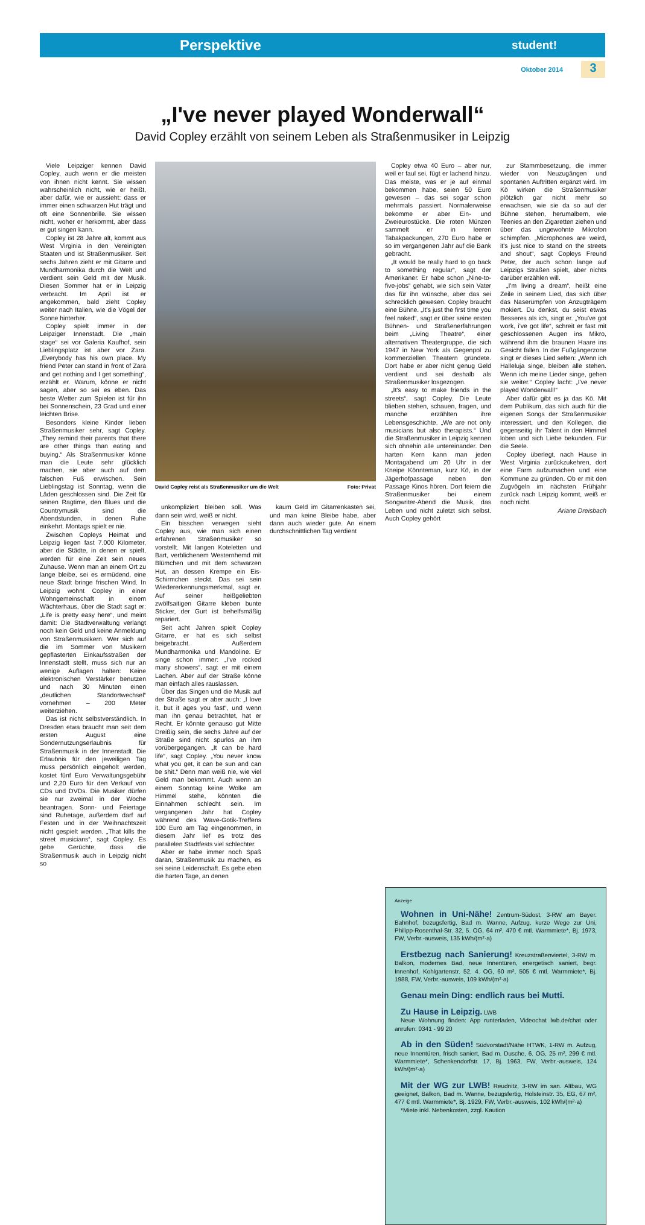Perspektive student!
Oktober 2014 3
„I've never played Wonderwall“
David Copley erzählt von seinem Leben als Straßenmusiker in Leipzig
Viele Leipziger kennen David Copley, auch wenn er die meisten von ihnen nicht kennt. Sie wissen wahrscheinlich nicht, wie er heißt, aber dafür, wie er aussieht: dass er immer einen schwarzen Hut trägt und oft eine Sonnenbrille. Sie wissen nicht, woher er herkommt, aber dass er gut singen kann.
Copley ist 28 Jahre alt, kommt aus West Virginia in den Vereinigten Staaten und ist Straßenmusiker. Seit sechs Jahren zieht er mit Gitarre und Mundharmonika durch die Welt und verdient sein Geld mit der Musik. Diesen Sommer hat er in Leipzig verbracht. Im April ist er angekommen, bald zieht Copley weiter nach Italien, wie die Vögel der Sonne hinterher.
Copley spielt immer in der Leipziger Innenstadt. Die „main stage“ sei vor Galeria Kaufhof, sein Lieblingsplatz ist aber vor Zara. „Everybody has his own place. My friend Peter can stand in front of Zara and get nothing and I get something“, erzählt er. Warum, könne er nicht sagen, aber so sei es eben. Das beste Wetter zum Spielen ist für ihn bei Sonnenschein, 23 Grad und einer leichten Brise.
Besonders kleine Kinder lieben Straßenmusiker sehr, sagt Copley. „They remind their parents that there are other things than eating and buying.“ Als Straßenmusiker könne man die Leute sehr glücklich machen, sie aber auch auf dem falschen Fuß erwischen. Sein Lieblingstag ist Sonntag, wenn die Läden geschlossen sind. Die Zeit für seinen Ragtime, den Blues und die Countrymusik sind die Abendstunden, in denen Ruhe einkehrt. Montags spielt er nie.
Zwischen Copleys Heimat und Leipzig liegen fast 7.000 Kilometer, aber die Städte, in denen er spielt, werden für eine Zeit sein neues Zuhause. Wenn man an einem Ort zu lange bleibe, sei es ermüdend, eine neue Stadt bringe frischen Wind. In Leipzig wohnt Copley in einer Wohngemeinschaft in einem Wächterhaus, über die Stadt sagt er: „Life is pretty easy here“, und meint damit: Die Stadtverwaltung verlangt noch kein Geld und keine Anmeldung von Straßenmusikern. Wer sich auf die im Sommer von Musikern gepflasterten Einkaufsstraßen der Innenstadt stellt, muss sich nur an wenige Auflagen halten: Keine elektronischen Verstärker benutzen und nach 30 Minuten einen „deutlichen Standortwechsel“ vornehmen – 200 Meter weiterziehen.
Das ist nicht selbstverständlich. In Dresden etwa braucht man seit dem ersten August eine Sondernutzungserlaubnis für Straßenmusik in der Innenstadt. Die Erlaubnis für den jeweiligen Tag muss persönlich eingeholt werden, kostet fünf Euro Verwaltungsgebühr und 2,20 Euro für den Verkauf von CDs und DVDs. Die Musiker dürfen sie nur zweimal in der Woche beantragen. Sonn- und Feiertage sind Ruhetage, außerdem darf auf Festen und in der Weihnachtszeit nicht gespielt werden. „That kills the street musicians“, sagt Copley. Es gebe Gerüchte, dass die Straßenmusik auch in Leipzig nicht so
David Copley reist als Straßenmusiker um die Welt Foto: Privat
unkompliziert bleiben soll. Was dann sein wird, weiß er nicht.
Ein bisschen verwegen sieht Copley aus, wie man sich einen erfahrenen Straßenmusiker so vorstellt. Mit langen Koteletten und Bart, verblichenem Westernhemd mit Blümchen und mit dem schwarzen Hut, an dessen Krempe ein Eis-Schirmchen steckt. Das sei sein Wiedererkennungsmerkmal, sagt er. Auf seiner heißgeliebten zwölfsaitigen Gitarre kleben bunte Sticker, der Gurt ist behelfsmäßig repariert.
Seit acht Jahren spielt Copley Gitarre, er hat es sich selbst beigebracht. Außerdem Mundharmonika und Mandoline. Er singe schon immer: „I've rocked many showers“, sagt er mit einem Lachen. Aber auf der Straße könne man einfach alles rauslassen.
Über das Singen und die Musik auf der Straße sagt er aber auch: „I love it, but it ages you fast“, und wenn man ihn genau betrachtet, hat er Recht. Er könnte genauso gut Mitte Dreißig sein, die sechs Jahre auf der Straße sind nicht spurlos an ihm vorübergegangen. „It can be hard life“, sagt Copley. „You never know what you get, it can be sun and can be shit.“ Denn man weiß nie, wie viel Geld man bekommt. Auch wenn an einem Sonntag keine Wolke am Himmel stehe, könnten die Einnahmen schlecht sein. Im vergangenen Jahr hat Copley während des Wave-Gotik-Treffens 100 Euro am Tag eingenommen, in diesem Jahr lief es trotz des parallelen Stadtfests viel schlechter.
Aber er habe immer noch Spaß daran, Straßenmusik zu machen, es sei seine Leidenschaft. Es gebe eben die harten Tage, an denen
kaum Geld im Gitarrenkasten sei, und man keine Bleibe habe, aber dann auch wieder gute. An einem durchschnittlichen Tag verdient
Copley etwa 40 Euro – aber nur, weil er faul sei, fügt er lachend hinzu. Das meiste, was er je auf einmal bekommen habe, seien 50 Euro gewesen – das sei sogar schon mehrmals passiert. Normalerweise bekomme er aber Ein- und Zweieurostücke. Die roten Münzen sammelt er in leeren Tabakpackungen, 270 Euro habe er so im vergangenen Jahr auf die Bank gebracht.
„It would be really hard to go back to something regular“, sagt der Amerikaner. Er habe schon „Nine-to-five-jobs“ gehabt, wie sich sein Vater das für ihn wünsche, aber das sei schrecklich gewesen. Copley braucht eine Bühne. „It's just the first time you feel naked“, sagt er über seine ersten Bühnen- und Straßenerfahrungen beim „Living Theatre“, einer alternativen Theatergruppe, die sich 1947 in New York als Gegenpol zu kommerziellen Theatern gründete. Dort habe er aber nicht genug Geld verdient und sei deshalb als Straßenmusiker losgezogen.
„It's easy to make friends in the streets“, sagt Copley. Die Leute blieben stehen, schauen, fragen, und manche erzählten ihre Lebensgeschichte. „We are not only musicians but also therapists.“ Und die Straßenmusiker in Leipzig kennen sich ohnehin alle untereinander. Den harten Kern kann man jeden Montagabend um 20 Uhr in der Kneipe Könnteman, kurz Kö, in der Jägerhofpassage neben den Passage Kinos hören. Dort feiern die Straßenmusiker bei einem Songwriter-Abend die Musik, das Leben und nicht zuletzt sich selbst. Auch Copley gehört
zur Stammbesetzung, die immer wieder von Neuzugängen und spontanen Auftritten ergänzt wird. Im Kö wirken die Straßenmusiker plötzlich gar nicht mehr so erwachsen, wie sie da so auf der Bühne stehen, herumalbern, wie Teenies an den Zigaretten ziehen und über das ungewohnte Mikrofon schimpfen. „Microphones are weird, it's just nice to stand on the streets and shout“, sagt Copleys Freund Peter, der auch schon lange auf Leipzigs Straßen spielt, aber nichts darüber erzählen will.
„I'm living a dream“, heißt eine Zeile in seinem Lied, das sich über das Naserümpfen von Anzugträgern mokiert. Du denkst, du seist etwas Besseres als ich, singt er. „You've got work, i've got life“, schreit er fast mit geschlossenen Augen ins Mikro, während ihm die braunen Haare ins Gesicht fallen. In der Fußgängerzone singt er dieses Lied selten: „Wenn ich Halleluja singe, bleiben alle stehen. Wenn ich meine Lieder singe, gehen sie weiter.“ Copley lacht: „I've never played Wonderwall!“
Aber dafür gibt es ja das Kö. Mit dem Publikum, das sich auch für die eigenen Songs der Straßenmusiker interessiert, und den Kollegen, die gegenseitig ihr Talent in den Himmel loben und sich Liebe bekunden. Für die Seele.
Copley überlegt, nach Hause in West Virginia zurückzukehren, dort eine Farm aufzumachen und eine Kommune zu gründen. Ob er mit den Zugvögeln im nächsten Frühjahr zurück nach Leipzig kommt, weiß er noch nicht.
Ariane Dreisbach
Anzeige
Wohnen in Uni-Nähe! Zentrum-Südost, 3-RW am Bayer. Bahnhof, bezugsfertig, Bad m. Wanne, Aufzug, kurze Wege zur Uni, Philipp-Rosenthal-Str. 32, 5. OG, 64 m², 470 € mtl. Warmmiete*, Bj. 1973, FW, Verbr.-ausweis, 135 kWh/(m²·a)
Erstbezug nach Sanierung! Kreuzstraßenviertel, 3-RW m. Balkon, modernes Bad, neue Innentüren, energetisch saniert, begr. Innenhof, Kohlgartenstr. 52, 4. OG, 60 m², 505 € mtl. Warmmiete*, Bj. 1988, FW, Verbr.-ausweis, 109 kWh/(m²·a)
Genau mein Ding: endlich raus bei Mutti.
Zu Hause in Leipzig. LWB
Neue Wohnung finden: App runterladen, Videochat lwb.de/chat oder anrufen: 0341 - 99 20
Ab in den Süden! Südvorstadt/Nähe HTWK, 1-RW m. Aufzug, neue Innentüren, frisch saniert, Bad m. Dusche, 6. OG, 25 m², 299 € mtl. Warmmiete*, Schenkendorfstr. 17, Bj. 1963, FW, Verbr.-ausweis, 124 kWh/(m²·a)
Mit der WG zur LWB! Reudnitz, 3-RW im san. Altbau, WG geeignet, Balkon, Bad m. Wanne, bezugsfertig, Holsteinstr. 35, EG, 67 m², 477 € mtl. Warmmiete*, Bj. 1929, FW, Verbr.-ausweis, 102 kWh/(m²·a)
*Miete inkl. Nebenkosten, zzgl. Kaution